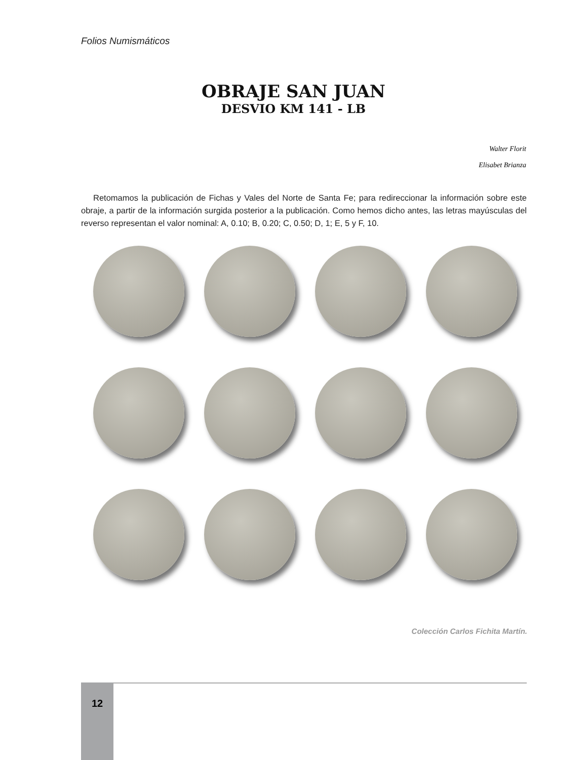Folios Numismáticos
OBRAJE SAN JUAN
DESVIO KM 141 - LB
Walter Florit
Elisabet Brianza
Retomamos la publicación de Fichas y Vales del Norte de Santa Fe; para redireccionar la información sobre este obraje, a partir de la información surgida posterior a la publicación. Como hemos dicho antes, las letras mayúsculas del reverso representan el valor nominal: A, 0.10; B, 0.20; C, 0.50; D, 1; E, 5 y F, 10.
Colección Carlos Fichita Martín.
12